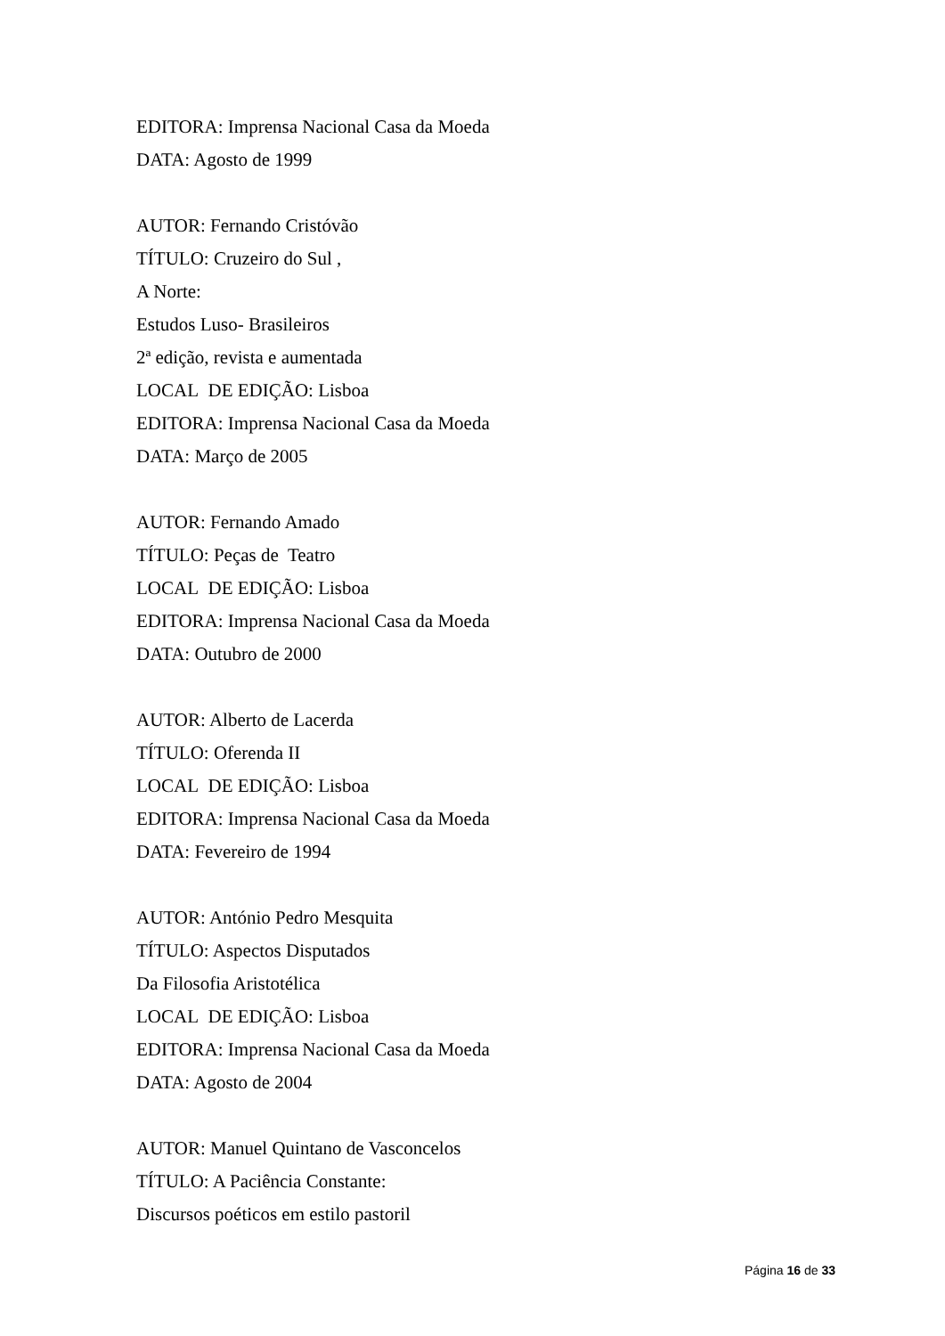EDITORA: Imprensa Nacional Casa da Moeda
DATA: Agosto de 1999
AUTOR: Fernando Cristóvão
TÍTULO: Cruzeiro do Sul ,
A Norte:
Estudos Luso- Brasileiros
2ª edição, revista e aumentada
LOCAL DE EDIÇÃO: Lisboa
EDITORA: Imprensa Nacional Casa da Moeda
DATA: Março de 2005
AUTOR: Fernando Amado
TÍTULO: Peças de Teatro
LOCAL DE EDIÇÃO: Lisboa
EDITORA: Imprensa Nacional Casa da Moeda
DATA: Outubro de 2000
AUTOR: Alberto de Lacerda
TÍTULO: Oferenda II
LOCAL DE EDIÇÃO: Lisboa
EDITORA: Imprensa Nacional Casa da Moeda
DATA: Fevereiro de 1994
AUTOR: António Pedro Mesquita
TÍTULO: Aspectos Disputados
Da Filosofia Aristotélica
LOCAL DE EDIÇÃO: Lisboa
EDITORA: Imprensa Nacional Casa da Moeda
DATA: Agosto de 2004
AUTOR: Manuel Quintano de Vasconcelos
TÍTULO: A Paciência Constante:
Discursos poéticos em estilo pastoril
Página 16 de 33